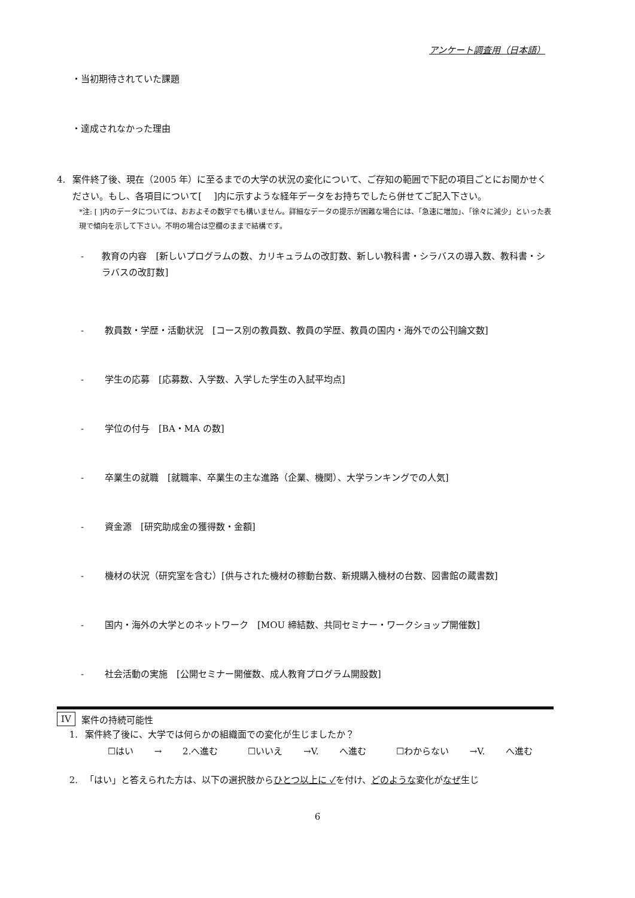アンケート調査用（日本語）
・当初期待されていた課題
・達成されなかった理由
4. 案件終了後、現在（2005 年）に至るまでの大学の状況の変化について、ご存知の範囲で下記の項目ごとにお聞かせください。もし、各項目について[　 ]内に示すような経年データをお持ちでしたら併せてご記入下さい。
*注: [ ]内のデータについては、おおよその数字でも構いません。詳細なデータの提示が困難な場合には、「急速に増加」、「徐々に減少」といった表現で傾向を示して下さい。不明の場合は空欄のままで結構です。
- 教育の内容　[新しいプログラムの数、カリキュラムの改訂数、新しい教科書・シラバスの導入数、教科書・シラバスの改訂数]
- 教員数・学歴・活動状況　[コース別の教員数、教員の学歴、教員の国内・海外での公刊論文数]
- 学生の応募　[応募数、入学数、入学した学生の入試平均点]
- 学位の付与　[BA・MA の数]
- 卒業生の就職　[就職率、卒業生の主な進路（企業、機関）、大学ランキングでの人気]
- 資金源　[研究助成金の獲得数・金額]
- 機材の状況（研究室を含む）[供与された機材の稼動台数、新規購入機材の台数、図書館の蔵書数]
- 国内・海外の大学とのネットワーク　[MOU 締結数、共同セミナー・ワークショップ開催数]
- 社会活動の実施　[公開セミナー開催数、成人教育プログラム開設数]
IV 案件の持続可能性
1. 案件終了後に、大学では何らかの組織面での変化が生じましたか？
☐はい → 2.へ進む　 ☐いいえ →V. へ進む　 ☐わからない →V. へ進む
2. 「はい」と答えられた方は、以下の選択肢からひとつ以上に ✓を付け、どのような変化がなぜ生じ
6